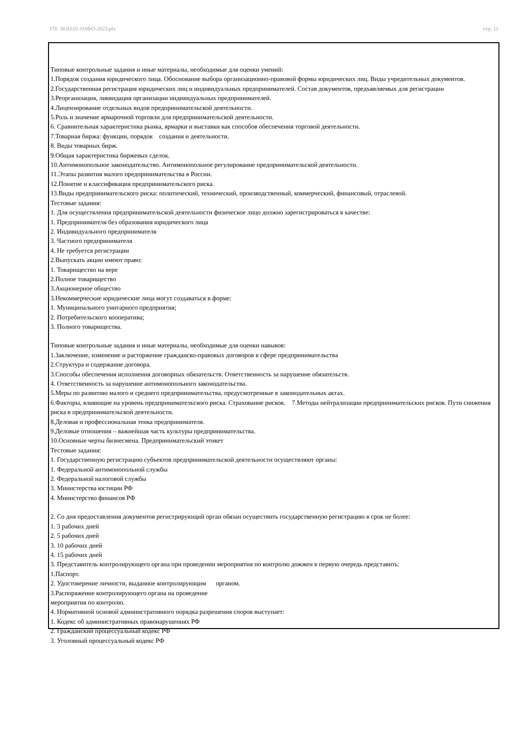УП: 38.03.01-ОЗФО-2023.plx стр. 11
Типовые контрольные задания и иные материалы, необходимые для оценки умений:
1.Порядок создания юридического лица. Обоснование выбора организационно-правовой формы юридических лиц. Виды учредительных документов.
2.Государственная регистрация юридических лиц и индивидуальных предпринимателей. Состав документов, предъявляемых для регистрации
3.Реорганизация, ликвидация организации индивидуальных предпринимателей.
4.Лицензирование отдельных видов предпринимательской деятельности.
5.Роль и значение ярмарочной торговли для предпринимательской деятельности.
6. Сравнительная характеристика рынка, ярмарки и выставки как способов обеспечения торговой деятельности.
7.Товарная биржа: функции, порядок создания и деятельности.
8. Виды товарных бирж.
9.Общая характеристика биржевых сделок.
10.Антимонопольное законодательство. Антимонопольное регулирование предпринимательской деятельности.
11.Этапы развития малого предпринимательства в России.
12.Понятие и классификация предпринимательского риска.
13.Виды предпринимательского риска: политический, технический, производственный, коммерческий, финансовый, отраслевой.
Тестовые задания:
1. Для осуществления предпринимательской деятельности физическое лицо должно зарегистрироваться в качестве:
1. Предпринимателя без образования юридического лица
2. Индивидуального предпринимателя
3. Частного предпринимателя
4. Не требуется регистрации
2.Выпускать акции имеют право:
1. Товарищество на вере
2.Полное товарищество
3.Акционерное общество
3.Некоммерческие юридические лица могут создаваться в форме:
1. Муниципального унитарного предприятия;
2. Потребительского кооператива;
3. Полного товарищества.
Типовые контрольные задания и иные материалы, необходимые для оценки навыков:
1.Заключение, изменение и расторжение гражданско-правовых договоров в сфере предпринимательства
2.Структура и содержание договора.
3.Способы обеспечения исполнения договорных обязательств. Ответственность за нарушение обязательств.
4. Ответственность за нарушение антимонопольного законодательства.
5.Меры по развитию малого и среднего предпринимательства, предусмотренные в законодательных актах.
6.Факторы, влияющие на уровень предпринимательского риска. Страхование рисков. 7.Методы нейтрализации предпринимательских рисков. Пути снижения риска в предпринимательской деятельности.
8.Деловая и профессиональная этика предпринимателя.
9.Деловые отношения – важнейшая часть культуры предпринимательства.
10.Основные черты бизнесмена. Предпринимательский этикет
Тестовые задания:
1. Государственную регистрацию субъектов предпринимательской деятельности осуществляют органы:
1. Федеральной антимонопольной службы
2. Федеральной налоговой службы
3. Министерства юстиции РФ
4. Министерство финансов РФ
2. Со дня предоставления документов регистрирующий орган обязан осуществить государственную регистрацию в срок не более:
1. 3 рабочих дней
2. 5 рабочих дней
3. 10 рабочих дней
4. 15 рабочих дней
3. Представитель контролирующего органа при проведении мероприятия по контролю дожжен в первую очередь представить:
1.Паспорт.
2. Удостоверение личности, выданное контролирующим органом.
3.Распоряжение контролирующего органа на проведение
мероприятия по контролю.
4. Нормативной основой административного порядка разрешения споров выступает:
1. Кодекс об административных правонарушениях РФ
2. Гражданский процессуальный кодекс РФ
3. Уголовный процессуальный кодекс РФ